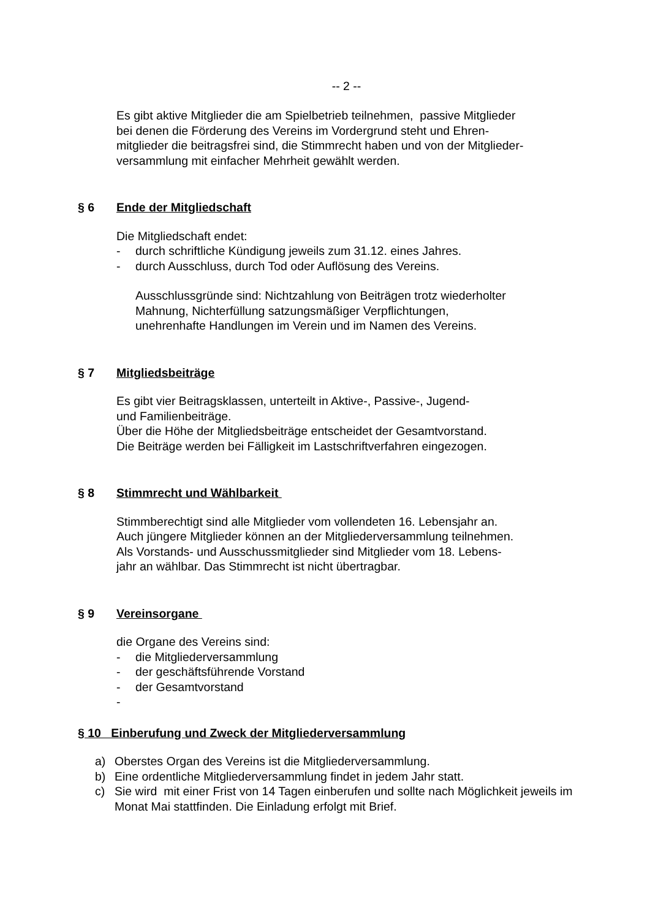-- 2 --
Es gibt aktive Mitglieder die am Spielbetrieb teilnehmen, passive Mitglieder
bei denen die Förderung des Vereins im Vordergrund steht und Ehren-
mitglieder die beitragsfrei sind, die Stimmrecht haben und von der Mitglieder-
versammlung mit einfacher Mehrheit gewählt werden.
§ 6 Ende der Mitgliedschaft
Die Mitgliedschaft endet:
- durch schriftliche Kündigung jeweils zum 31.12. eines Jahres.
- durch Ausschluss, durch Tod oder Auflösung des Vereins.
Ausschlussgründe sind: Nichtzahlung von Beiträgen trotz wiederholter
Mahnung, Nichterfüllung satzungsmäßiger Verpflichtungen,
unehrenhafte Handlungen im Verein und im Namen des Vereins.
§ 7 Mitgliedsbeiträge
Es gibt vier Beitragsklassen, unterteilt in Aktive-, Passive-, Jugend-
und Familienbeiträge.
Über die Höhe der Mitgliedsbeiträge entscheidet der Gesamtvorstand.
Die Beiträge werden bei Fälligkeit im Lastschriftverfahren eingezogen.
§ 8 Stimmrecht und Wählbarkeit
Stimmberechtigt sind alle Mitglieder vom vollendeten 16. Lebensjahr an.
Auch jüngere Mitglieder können an der Mitgliederversammlung teilnehmen.
Als Vorstands- und Ausschussmitglieder sind Mitglieder vom 18. Lebens-
jahr an wählbar. Das Stimmrecht ist nicht übertragbar.
§ 9 Vereinsorgane
die Organe des Vereins sind:
- die Mitgliederversammlung
- der geschäftsführende Vorstand
- der Gesamtvorstand
-
§ 10 Einberufung und Zweck der Mitgliederversammlung
a) Oberstes Organ des Vereins ist die Mitgliederversammlung.
b) Eine ordentliche Mitgliederversammlung findet in jedem Jahr statt.
c) Sie wird mit einer Frist von 14 Tagen einberufen und sollte nach Möglichkeit jeweils im Monat Mai stattfinden. Die Einladung erfolgt mit Brief.